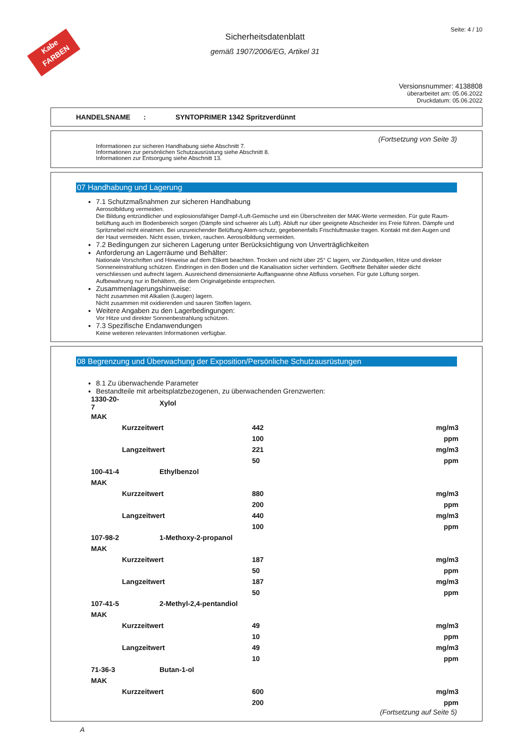Kabe
FARBEN
Seite: 4 / 10
Sicherheitsdatenblatt
gemäß 1907/2006/EG, Artikel 31
Versionsnummer: 4138808
überarbeitet am: 05.06.2022
Druckdatum: 05.06.2022
HANDELSNAME: SYNTOPRIMER 1342 Spritzverdünnt
(Fortsetzung von Seite 3)
Informationen zur sicheren Handhabung siehe Abschnitt 7.
Informationen zur persönlichen Schutzausrüstung siehe Abschnitt 8.
Informationen zur Entsorgung siehe Abschnitt 13.
07 Handhabung und Lagerung
7.1 Schutzmaßnahmen zur sicheren Handhabung
Aerosolbildung vermeiden.
Die Bildung entzündlicher und explosionsfähiger Dampf-/Luft-Gemische und ein Überschreiten der MAK-Werte vermeiden. Für gute Raum-belüftung auch im Bodenbereich sorgen (Dämpfe sind schwerer als Luft). Abluft nur über geeignete Abscheider ins Freie führen. Dämpfe und Spritznebel nicht einatmen. Bei unzureichender Belüftung Atem-schutz, gegebenenfalls Frischluftmaske tragen. Kontakt mit den Augen und der Haut vermeiden. Nicht essen, trinken, rauchen. Aerosolbildung vermeiden.
7.2 Bedingungen zur sicheren Lagerung unter Berücksichtigung von Unverträglichkeiten
Anforderung an Lagerräume und Behälter:
Nationale Vorschriften und Hinweise auf dem Etikett beachten. Trocken und nicht über 25° C lagern, vor Zündquellen, Hitze und direkter Sonneneinstrahlung schützen. Eindringen in den Boden und die Kanalisation sicher verhindern. Geöffnete Behälter wieder dicht verschliessen und aufrecht lagern. Ausreichend dimensionierte Auffangwanne ohne Abfluss vorsehen. Für gute Lüftung sorgen. Aufbewahrung nur in Behältern, die dem Originalgebinde entsprechen.
Zusammenlagerungshinweise:
Nicht zusammen mit Alkalien (Laugen) lagern.
Nicht zusammen mit oxidierenden und sauren Stoffen lagern.
Weitere Angaben zu den Lagerbedingungen:
Vor Hitze und direkter Sonnenbestrahlung schützen.
7.3 Spezifische Endanwendungen
Keine weiteren relevanten Informationen verfügbar.
08 Begrenzung und Überwachung der Exposition/Persönliche Schutzausrüstungen
8.1 Zu überwachende Parameter
Bestandteile mit arbeitsplatzbezogenen, zu überwachenden Grenzwerten:
| 1330-20-7 | Xylol | | |
| MAK | | | |
| | Kurzzeitwert | 442 | mg/m3 |
| | | 100 | ppm |
| | Langzeitwert | 221 | mg/m3 |
| | | 50 | ppm |
| 100-41-4 | Ethylbenzol | | |
| MAK | | | |
| | Kurzzeitwert | 880 | mg/m3 |
| | | 200 | ppm |
| | Langzeitwert | 440 | mg/m3 |
| | | 100 | ppm |
| 107-98-2 | 1-Methoxy-2-propanol | | |
| MAK | | | |
| | Kurzzeitwert | 187 | mg/m3 |
| | | 50 | ppm |
| | Langzeitwert | 187 | mg/m3 |
| | | 50 | ppm |
| 107-41-5 | 2-Methyl-2,4-pentandiol | | |
| MAK | | | |
| | Kurzzeitwert | 49 | mg/m3 |
| | | 10 | ppm |
| | Langzeitwert | 49 | mg/m3 |
| | | 10 | ppm |
| 71-36-3 | Butan-1-ol | | |
| MAK | | | |
| | Kurzzeitwert | 600 | mg/m3 |
| | | 200 | ppm |
(Fortsetzung auf Seite 5)
A